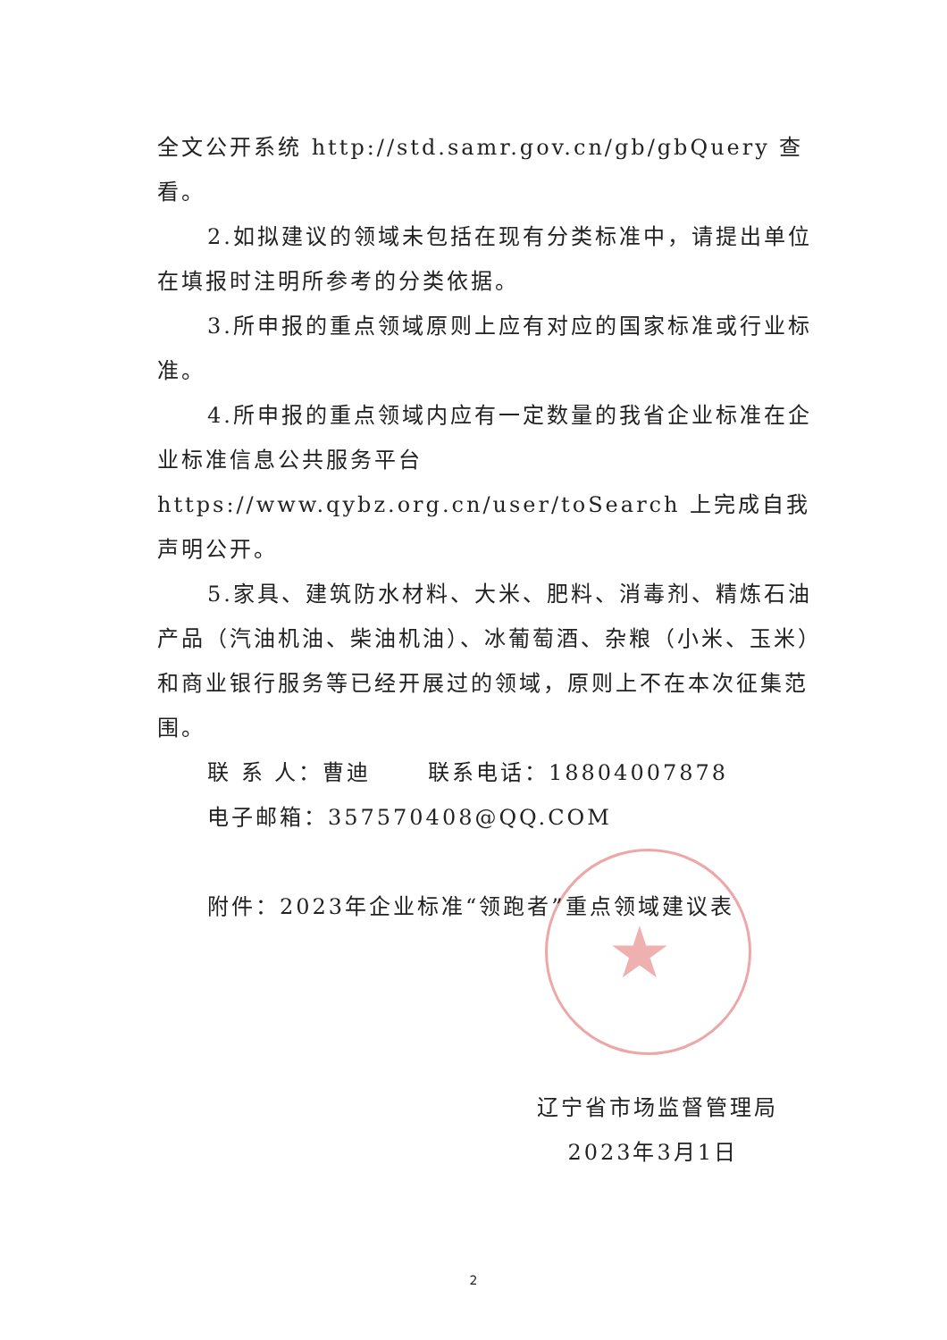★
全文公开系统 http://std.samr.gov.cn/gb/gbQuery 查看。
2.如拟建议的领域未包括在现有分类标准中，请提出单位在填报时注明所参考的分类依据。
3.所申报的重点领域原则上应有对应的国家标准或行业标准。
4.所申报的重点领域内应有一定数量的我省企业标准在企业标准信息公共服务平台 https://www.qybz.org.cn/user/toSearch 上完成自我声明公开。
5.家具、建筑防水材料、大米、肥料、消毒剂、精炼石油产品（汽油机油、柴油机油）、冰葡萄酒、杂粮（小米、玉米）和商业银行服务等已经开展过的领域，原则上不在本次征集范围。
联 系 人：曹迪 联系电话：18804007878
电子邮箱：357570408@QQ.COM
附件：2023年企业标准“领跑者”重点领域建议表
辽宁省市场监督管理局
2023年3月1日
2